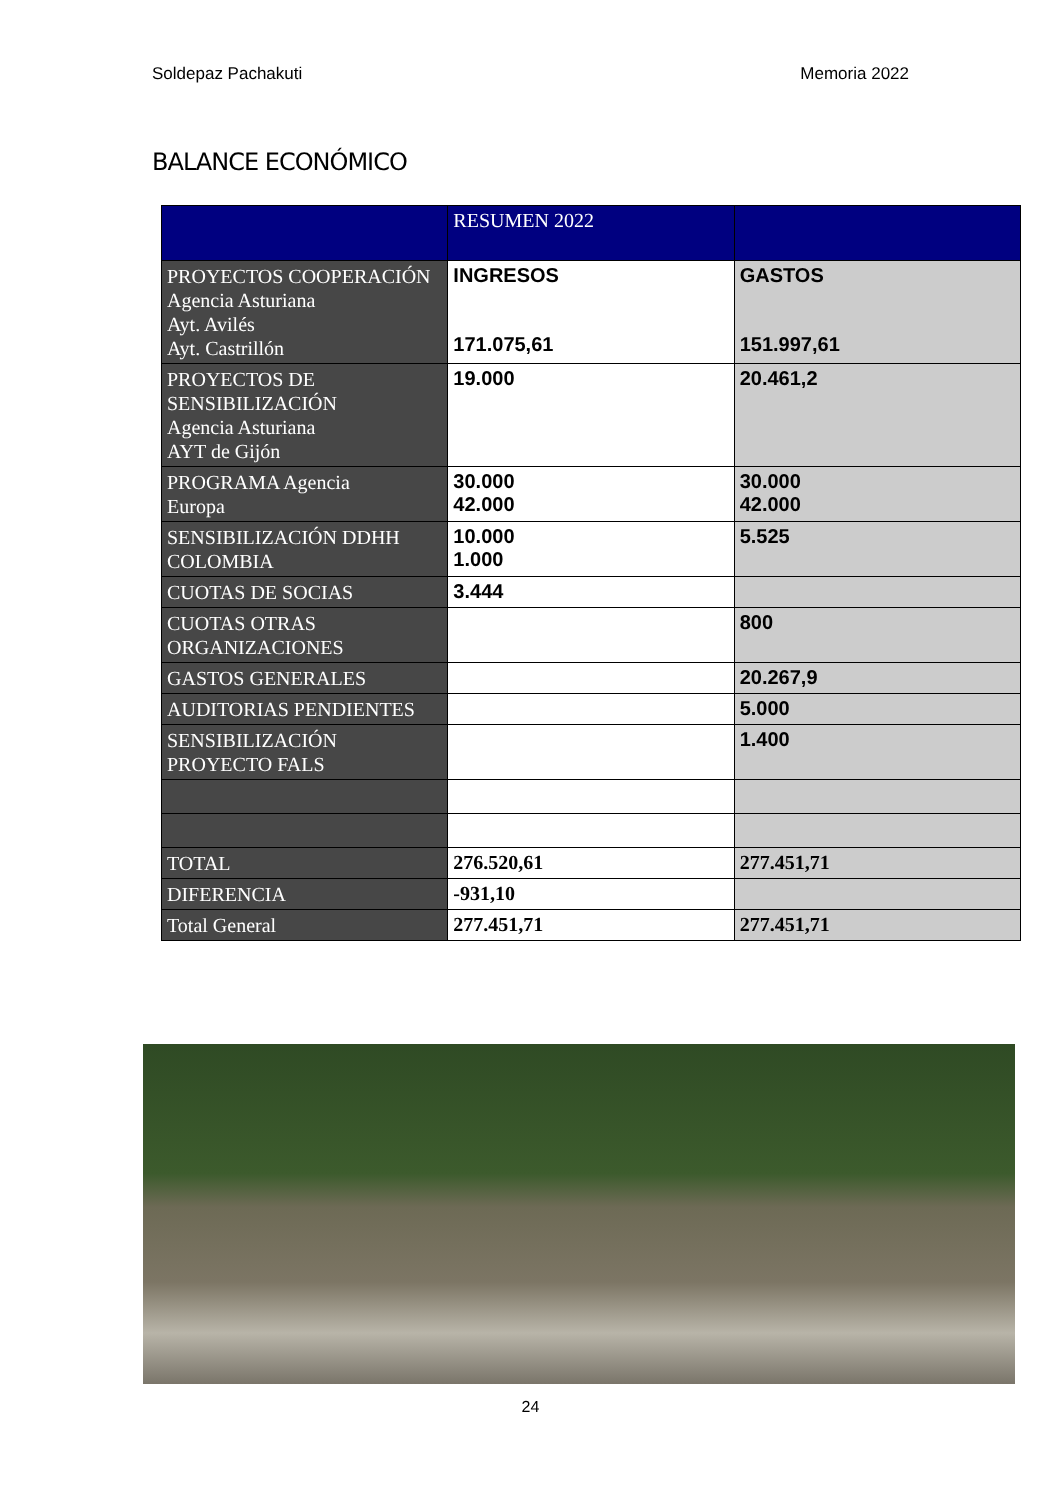Soldepaz Pachakuti Memoria 2022
BALANCE ECONÓMICO
| | RESUMEN 2022 | |
| PROYECTOS COOPERACIÓN Agencia Asturiana Ayt. Avilés Ayt. Castrillón | INGRESOS 171.075,61 | GASTOS 151.997,61 |
| PROYECTOS DE SENSIBILIZACIÓN Agencia Asturiana AYT de Gijón | 19.000 | 20.461,2 |
| PROGRAMA Agencia Europa | 30.000 42.000 | 30.000 42.000 |
| SENSIBILIZACIÓN DDHH COLOMBIA | 10.000 1.000 | 5.525 |
| CUOTAS DE SOCIAS | 3.444 | |
| CUOTAS OTRAS ORGANIZACIONES | | 800 |
| GASTOS GENERALES | | 20.267,9 |
| AUDITORIAS PENDIENTES | | 5.000 |
| SENSIBILIZACIÓN PROYECTO FALS | | 1.400 |
| TOTAL | 276.520,61 | 277.451,71 |
| DIFERENCIA | -931,10 | |
| Total General | 277.451,71 | 277.451,71 |
24